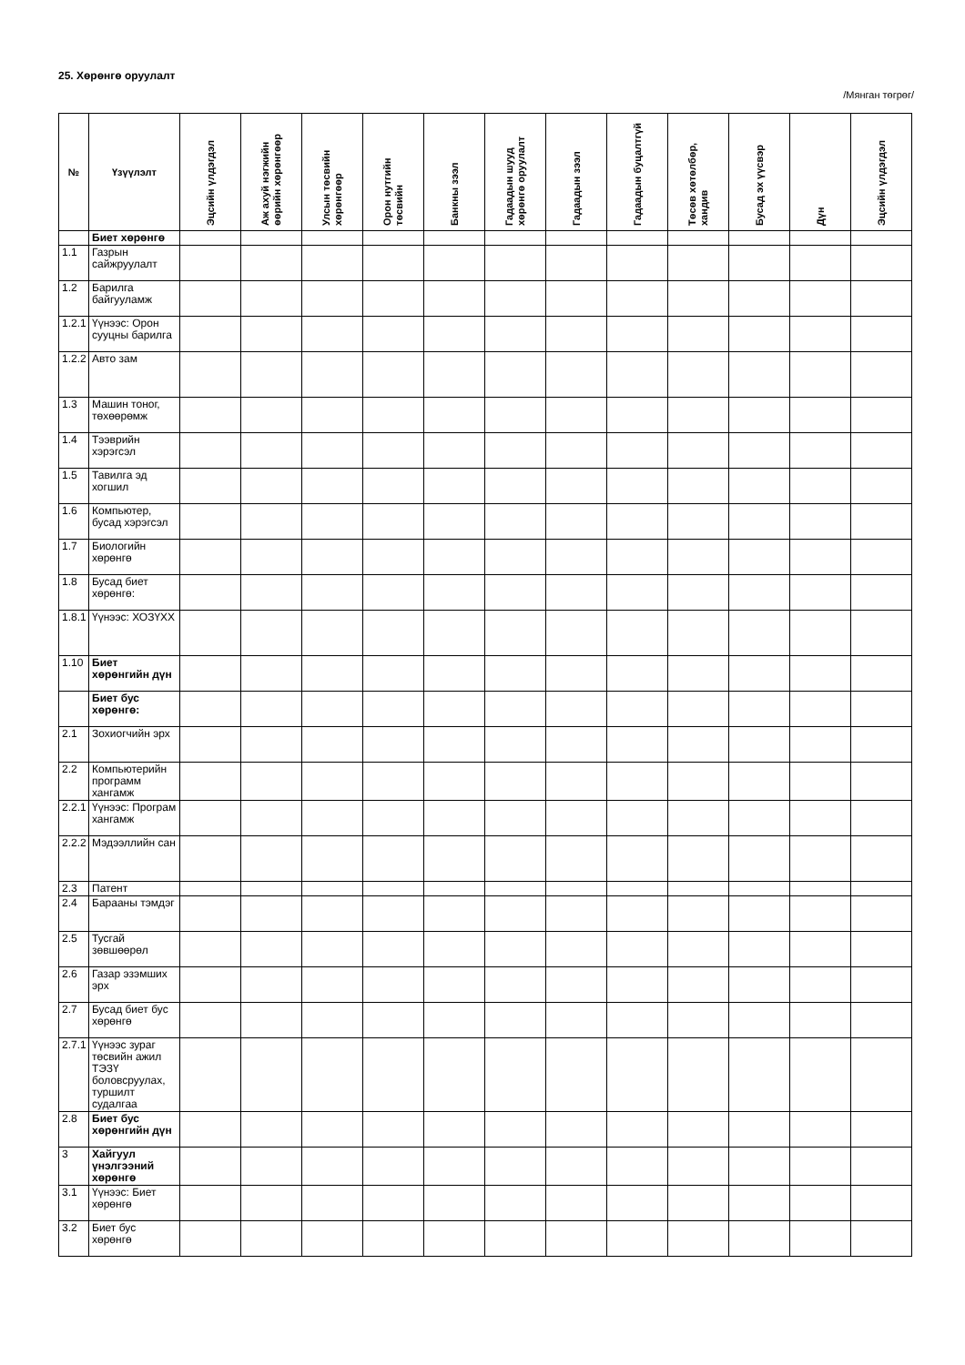25. Хөрөнгө оруулалт
/Мянган төгрөг/
| № | Үзүүлэлт | Эцсийн үлдэгдэл | Аж ахуй нэгжийн өөрийн хөрөнгөөр | Улсын төсвийн хөрөнгөөр | Орон нутгийн төсвийн | Банкны зээл | Гадаадын шууд хөрөнгө оруулалт | Гадаадын зээл | Гадаадын буцалтгүй | Төсөв хөтөлбөр, хандив | Бусад эх үүсвэр | Дүн | Эцсийн үлдэгдэл |
| --- | --- | --- | --- | --- | --- | --- | --- | --- | --- | --- | --- | --- | --- |
| | Биет хөрөнгө | | | | | | | | | | | | |
| 1.1 | Газрын сайжруулалт | | | | | | | | | | | | |
| 1.2 | Барилга байгууламж | | | | | | | | | | | | |
| 1.2.1 | Үүнээс: Орон сууцны барилга | | | | | | | | | | | | |
| 1.2.2 | Авто зам | | | | | | | | | | | | |
| 1.3 | Машин тоног, төхөөрөмж | | | | | | | | | | | | |
| 1.4 | Тээврийн хэрэгсэл | | | | | | | | | | | | |
| 1.5 | Тавилга эд хогшил | | | | | | | | | | | | |
| 1.6 | Компьютер, бусад хэрэгсэл | | | | | | | | | | | | |
| 1.7 | Биологийн хөрөнгө | | | | | | | | | | | | |
| 1.8 | Бусад биет хөрөнгө: | | | | | | | | | | | | |
| 1.8.1 | Үүнээс: ХОЗҮХХ | | | | | | | | | | | | |
| 1.10 | Биет хөрөнгийн дүн | | | | | | | | | | | | |
| | Биет бус хөрөнгө: | | | | | | | | | | | | |
| 2.1 | Зохиогчийн эрх | | | | | | | | | | | | |
| 2.2 | Компьютерийн программ хангамж | | | | | | | | | | | | |
| 2.2.1 | Үүнээс: Програм хангамж | | | | | | | | | | | | |
| 2.2.2 | Мэдээллийн сан | | | | | | | | | | | | |
| 2.3 | Патент | | | | | | | | | | | | |
| 2.4 | Барааны тэмдэг | | | | | | | | | | | | |
| 2.5 | Тусгай зөвшөөрөл | | | | | | | | | | | | |
| 2.6 | Газар эзэмших эрх | | | | | | | | | | | | |
| 2.7 | Бусад биет бус хөрөнгө | | | | | | | | | | | | |
| 2.7.1 | Үүнээс зураг төсвийн ажил ТЭЗҮ боловсруулах, туршилт судалгаа | | | | | | | | | | | | |
| 2.8 | Биет бус хөрөнгийн дүн | | | | | | | | | | | | |
| 3 | Хайгуул үнэлгээний хөрөнгө | | | | | | | | | | | | |
| 3.1 | Үүнээс: Биет хөрөнгө | | | | | | | | | | | | |
| 3.2 | Биет бус хөрөнгө | | | | | | | | | | | | |